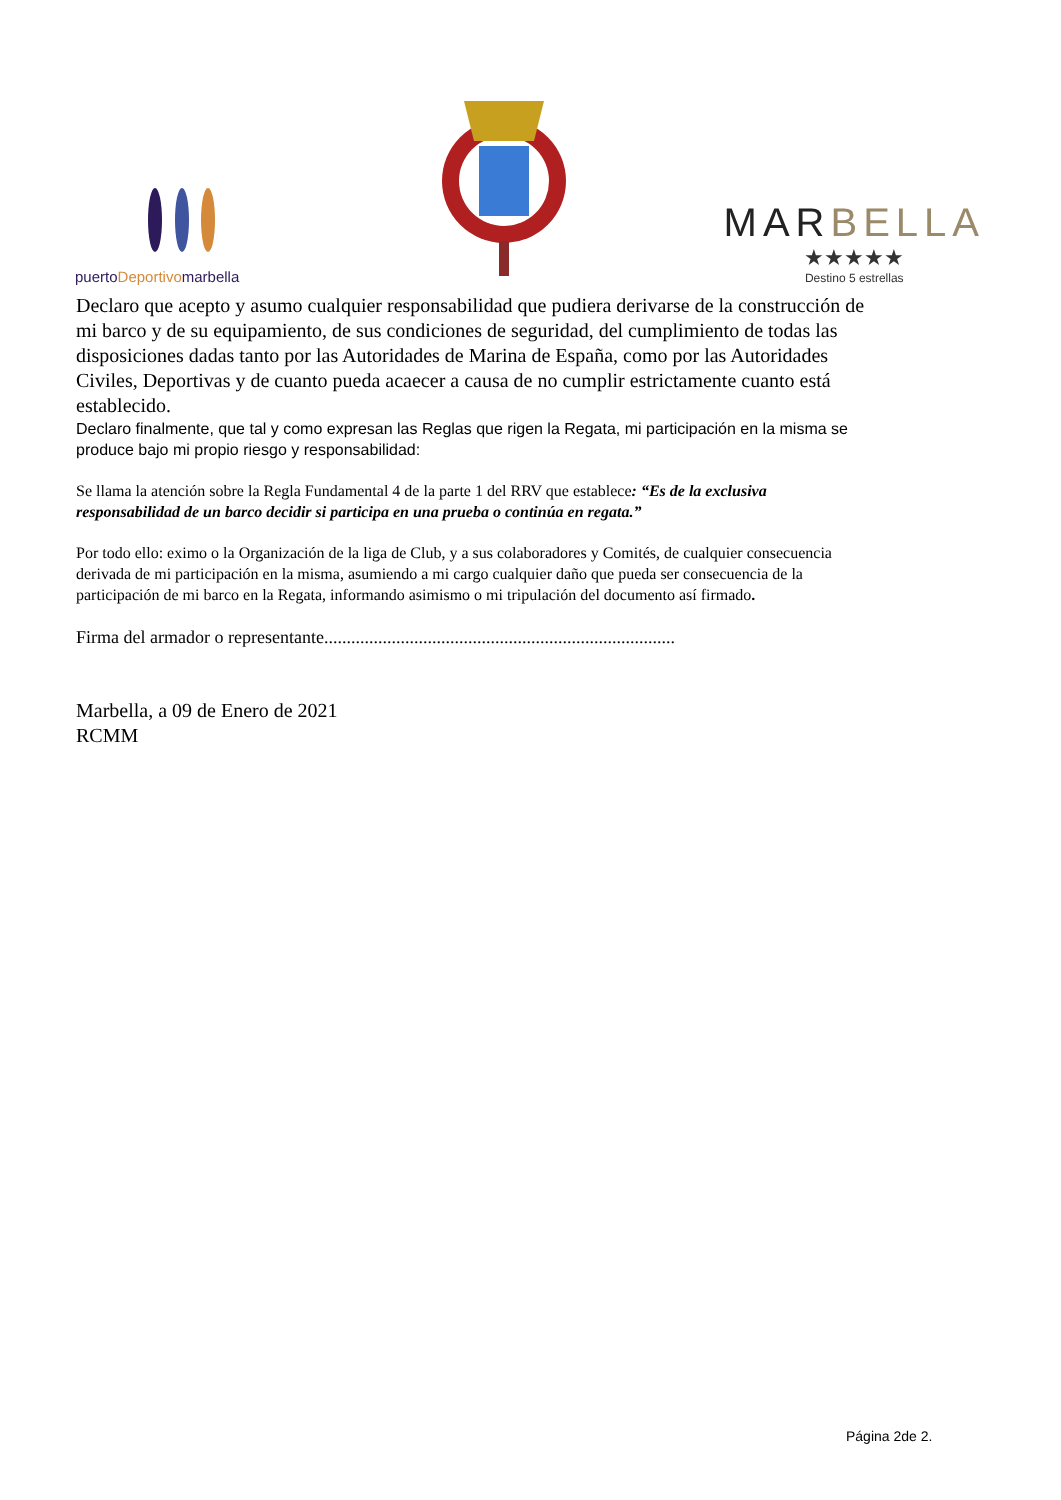puerto Deportivo marbella
MARBELLA
★★★★★
Destino 5 estrellas
Declaro que acepto y asumo cualquier responsabilidad que pudiera derivarse de la construcción de mi barco y de su equipamiento, de sus condiciones de seguridad, del cumplimiento de todas las disposiciones dadas tanto por las Autoridades de Marina de España, como por las Autoridades Civiles, Deportivas y de cuanto pueda acaecer a causa de no cumplir estrictamente cuanto está establecido.
Declaro finalmente, que tal y como expresan las Reglas que rigen la Regata, mi participación en la misma se produce bajo mi propio riesgo y responsabilidad:
Se llama la atención sobre la Regla Fundamental 4 de la parte 1 del RRV que establece: “Es de la exclusiva responsabilidad de un barco decidir si participa en una prueba o continúa en regata.”
Por todo ello: eximo o la Organización de la liga de Club, y a sus colaboradores y Comités, de cualquier consecuencia derivada de mi participación en la misma, asumiendo a mi cargo cualquier daño que pueda ser consecuencia de la participación de mi barco en la Regata, informando asimismo o mi tripulación del documento así firmado.
Firma del armador o representante..............................................................................
Marbella, a 09 de Enero de 2021
RCMM
Página 2de 2.